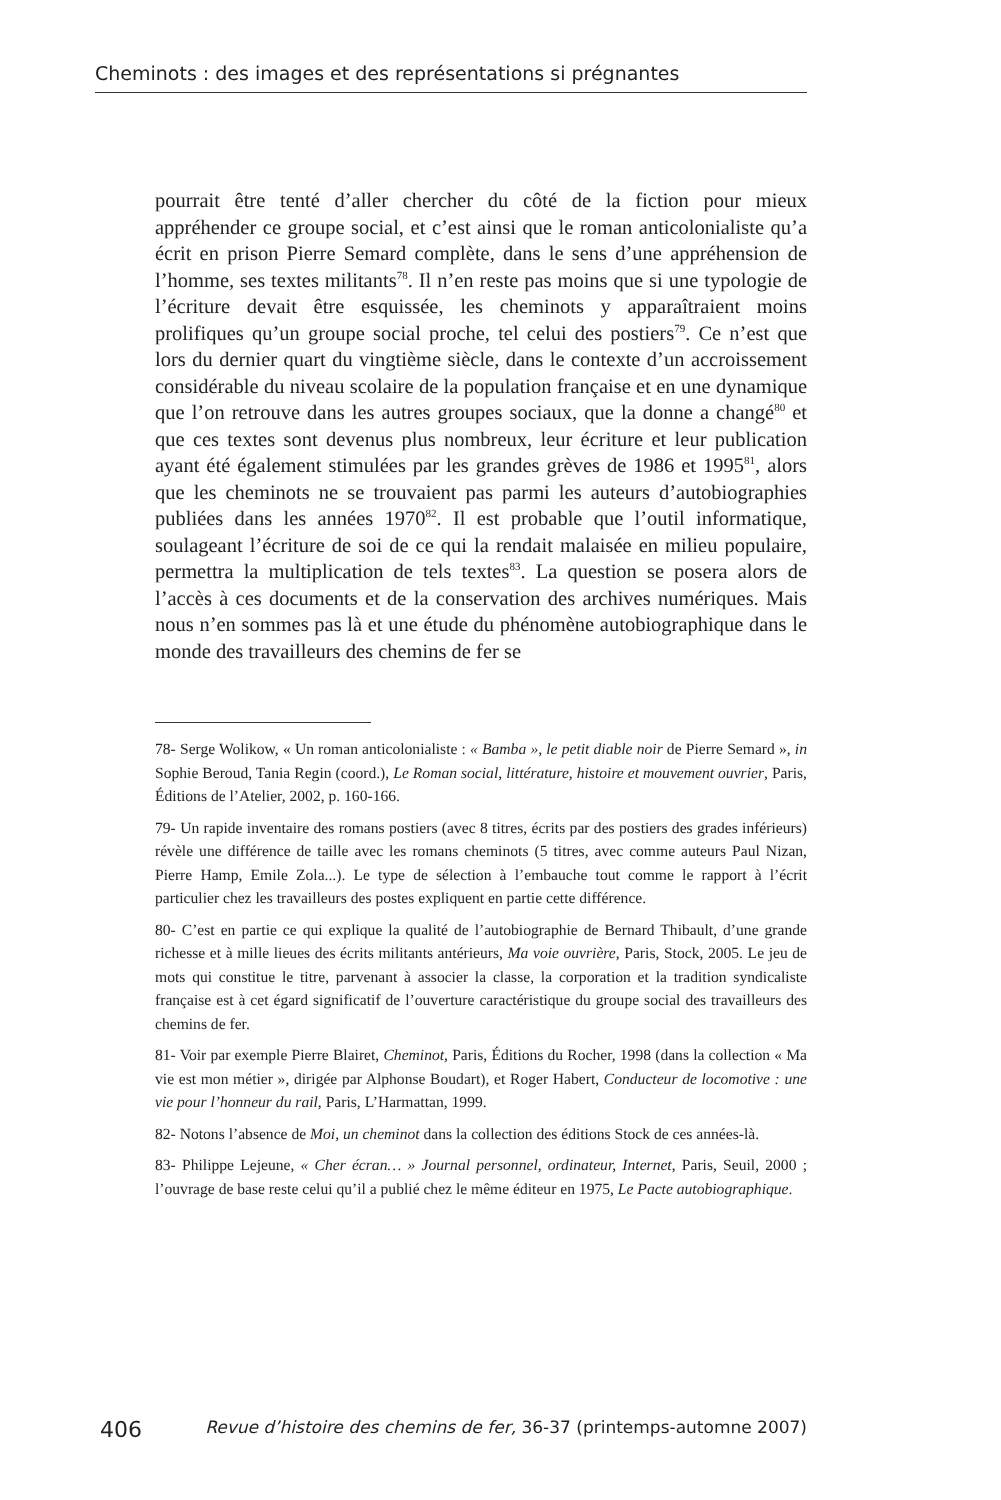Cheminots : des images et des représentations si prégnantes
pourrait être tenté d’aller chercher du côté de la fiction pour mieux appréhender ce groupe social, et c’est ainsi que le roman anticolonialiste qu’a écrit en prison Pierre Semard complète, dans le sens d’une appréhension de l’homme, ses textes militants<sup>78</sup>. Il n’en reste pas moins que si une typologie de l’écriture devait être esquissée, les cheminots y apparaîtraient moins prolifiques qu’un groupe social proche, tel celui des postiers<sup>79</sup>. Ce n’est que lors du dernier quart du vingtième siècle, dans le contexte d’un accroissement considérable du niveau scolaire de la population française et en une dynamique que l’on retrouve dans les autres groupes sociaux, que la donne a changé<sup>80</sup> et que ces textes sont devenus plus nombreux, leur écriture et leur publication ayant été également stimulées par les grandes grèves de 1986 et 1995<sup>81</sup>, alors que les cheminots ne se trouvaient pas parmi les auteurs d’autobiographies publiées dans les années 1970<sup>82</sup>. Il est probable que l’outil informatique, soulageant l’écriture de soi de ce qui la rendait malaisée en milieu populaire, permettra la multiplication de tels textes<sup>83</sup>. La question se posera alors de l’accès à ces documents et de la conservation des archives numériques. Mais nous n’en sommes pas là et une étude du phénomène autobiographique dans le monde des travailleurs des chemins de fer se
78- Serge Wolikow, « Un roman anticolonialiste : « Bamba », le petit diable noir de Pierre Semard », in Sophie Beroud, Tania Regin (coord.), Le Roman social, littérature, histoire et mouvement ouvrier, Paris, Éditions de l’Atelier, 2002, p. 160-166.
79- Un rapide inventaire des romans postiers (avec 8 titres, écrits par des postiers des grades inférieurs) révèle une différence de taille avec les romans cheminots (5 titres, avec comme auteurs Paul Nizan, Pierre Hamp, Emile Zola...). Le type de sélection à l’embauche tout comme le rapport à l’écrit particulier chez les travailleurs des postes expliquent en partie cette différence.
80- C’est en partie ce qui explique la qualité de l’autobiographie de Bernard Thibault, d’une grande richesse et à mille lieues des écrits militants antérieurs, Ma voie ouvrière, Paris, Stock, 2005. Le jeu de mots qui constitue le titre, parvenant à associer la classe, la corporation et la tradition syndicaliste française est à cet égard significatif de l’ouverture caractéristique du groupe social des travailleurs des chemins de fer.
81- Voir par exemple Pierre Blairet, Cheminot, Paris, Éditions du Rocher, 1998 (dans la collection « Ma vie est mon métier », dirigée par Alphonse Boudart), et Roger Habert, Conducteur de locomotive : une vie pour l’honneur du rail, Paris, L’Harmattan, 1999.
82- Notons l’absence de Moi, un cheminot dans la collection des éditions Stock de ces années-là.
83- Philippe Lejeune, « Cher écran… » Journal personnel, ordinateur, Internet, Paris, Seuil, 2000 ; l’ouvrage de base reste celui qu’il a publié chez le même éditeur en 1975, Le Pacte autobiographique.
406 Revue d’histoire des chemins de fer, 36-37 (printemps-automne 2007)